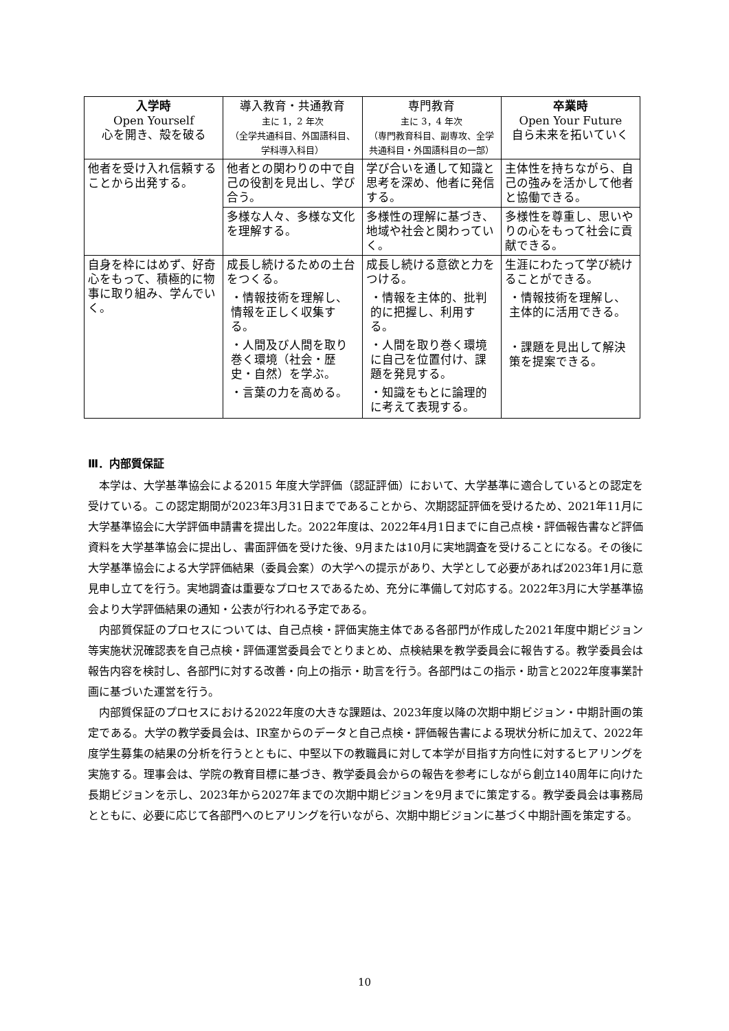| 入学時 Open Yourself 心を開き、殻を破る | 導入教育・共通教育 主に 1，2 年次 （全学共通科目、外国語科目、学科導入科目） | 専門教育 主に 3，4 年次 （専門教育科目、副専攻、全学共通科目・外国語科目の一部） | 卒業時 Open Your Future 自ら未来を拓いていく |
| --- | --- | --- | --- |
| 他者を受け入れ信頼することから出発する。 | 他者との関わりの中で自己の役割を見出し、学び合う。 | 学び合いを通して知識と思考を深め、他者に発信する。 | 主体性を持ちながら、自己の強みを活かして他者と協働できる。 |
| | 多様な人々、多様な文化を理解する。 | 多様性の理解に基づき、地域や社会と関わっていく。 | 多様性を尊重し、思いやりの心をもって社会に貢献できる。 |
| 自身を枠にはめず、好奇心をもって、積極的に物事に取り組み、学んでいく。 | 成長し続けるための土台をつくる。 ・情報技術を理解し、情報を正しく収集する。 ・人間及び人間を取り巻く環境（社会・歴史・自然）を学ぶ。 ・言葉の力を高める。 | 成長し続ける意欲と力をつける。 ・情報を主体的、批判的に把握し、利用する。 ・人間を取り巻く環境に自己を位置付け、課題を発見する。 ・知識をもとに論理的に考えて表現する。 | 生涯にわたって学び続けることができる。 ・情報技術を理解し、主体的に活用できる。 ・課題を見出して解決策を提案できる。 |
Ⅲ．内部質保証
本学は、大学基準協会による2015 年度大学評価（認証評価）において、大学基準に適合しているとの認定を受けている。この認定期間が2023年3月31日までであることから、次期認証評価を受けるため、2021年11月に大学基準協会に大学評価申請書を提出した。2022年度は、2022年4月1日までに自己点検・評価報告書など評価資料を大学基準協会に提出し、書面評価を受けた後、9月または10月に実地調査を受けることになる。その後に大学基準協会による大学評価結果（委員会案）の大学への提示があり、大学として必要があれば2023年1月に意見申し立てを行う。実地調査は重要なプロセスであるため、充分に準備して対応する。2022年3月に大学基準協会より大学評価結果の通知・公表が行われる予定である。
内部質保証のプロセスについては、自己点検・評価実施主体である各部門が作成した2021年度中期ビジョン等実施状況確認表を自己点検・評価運営委員会でとりまとめ、点検結果を教学委員会に報告する。教学委員会は報告内容を検討し、各部門に対する改善・向上の指示・助言を行う。各部門はこの指示・助言と2022年度事業計画に基づいた運営を行う。
内部質保証のプロセスにおける2022年度の大きな課題は、2023年度以降の次期中期ビジョン・中期計画の策定である。大学の教学委員会は、IR室からのデータと自己点検・評価報告書による現状分析に加えて、2022年度学生募集の結果の分析を行うとともに、中堅以下の教職員に対して本学が目指す方向性に対するヒアリングを実施する。理事会は、学院の教育目標に基づき、教学委員会からの報告を参考にしながら創立140周年に向けた長期ビジョンを示し、2023年から2027年までの次期中期ビジョンを9月までに策定する。教学委員会は事務局とともに、必要に応じて各部門へのヒアリングを行いながら、次期中期ビジョンに基づく中期計画を策定する。
10